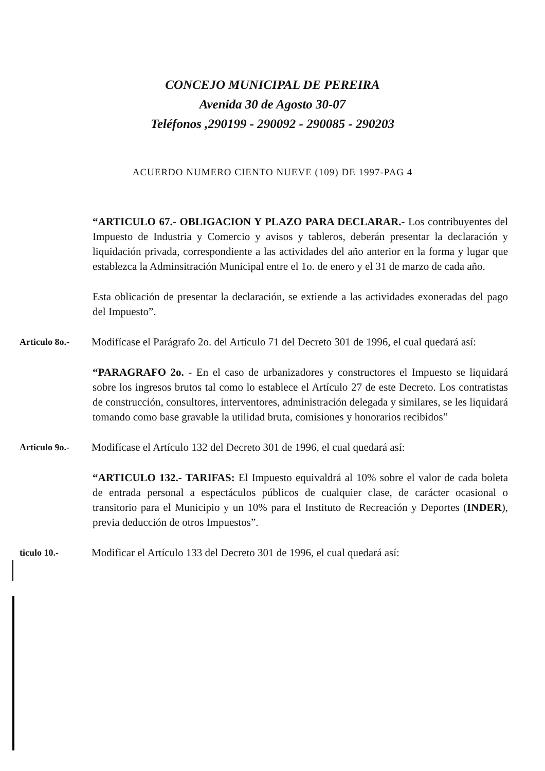CONCEJO MUNICIPAL DE PEREIRA
Avenida 30 de Agosto 30-07
Teléfonos ,290199 - 290092 - 290085 - 290203
ACUERDO NUMERO CIENTO NUEVE (109) DE 1997-PAG 4
“ARTICULO 67.- OBLIGACION Y PLAZO PARA DECLARAR.- Los contribuyentes del Impuesto de Industria y Comercio y avisos y tableros, deberán presentar la declaración y liquidación privada, correspondiente a las actividades del año anterior en la forma y lugar que establezca la Adminsitración Municipal entre el 1o. de enero y el 31 de marzo de cada año.
Esta oblicación de presentar la declaración, se extiende a las actividades exoneradas del pago del Impuesto”.
Articulo 8o.-
Modifícase el Parágrafo 2o. del Artículo 71 del Decreto 301 de 1996, el cual quedará así:
“PARAGRAFO 2o. - En el caso de urbanizadores y constructores el Impuesto se liquidará sobre los ingresos brutos tal como lo establece el Artículo 27 de este Decreto. Los contratistas de construcción, consultores, interventores, administración delegada y similares, se les liquidará tomando como base gravable la utilidad bruta, comisiones y honorarios recibidos”
Articulo 9o.-
Modifícase el Artículo 132 del Decreto 301 de 1996, el cual quedará así:
“ARTICULO 132.- TARIFAS: El Impuesto equivaldrá al 10% sobre el valor de cada boleta de entrada personal a espectáculos públicos de cualquier clase, de carácter ocasional o transitorio para el Municipio y un 10% para el Instituto de Recreación y Deportes (INDER), previa deducción de otros Impuestos”.
ticulo 10.-
Modificar el Artículo 133 del Decreto 301 de 1996, el cual quedará así: